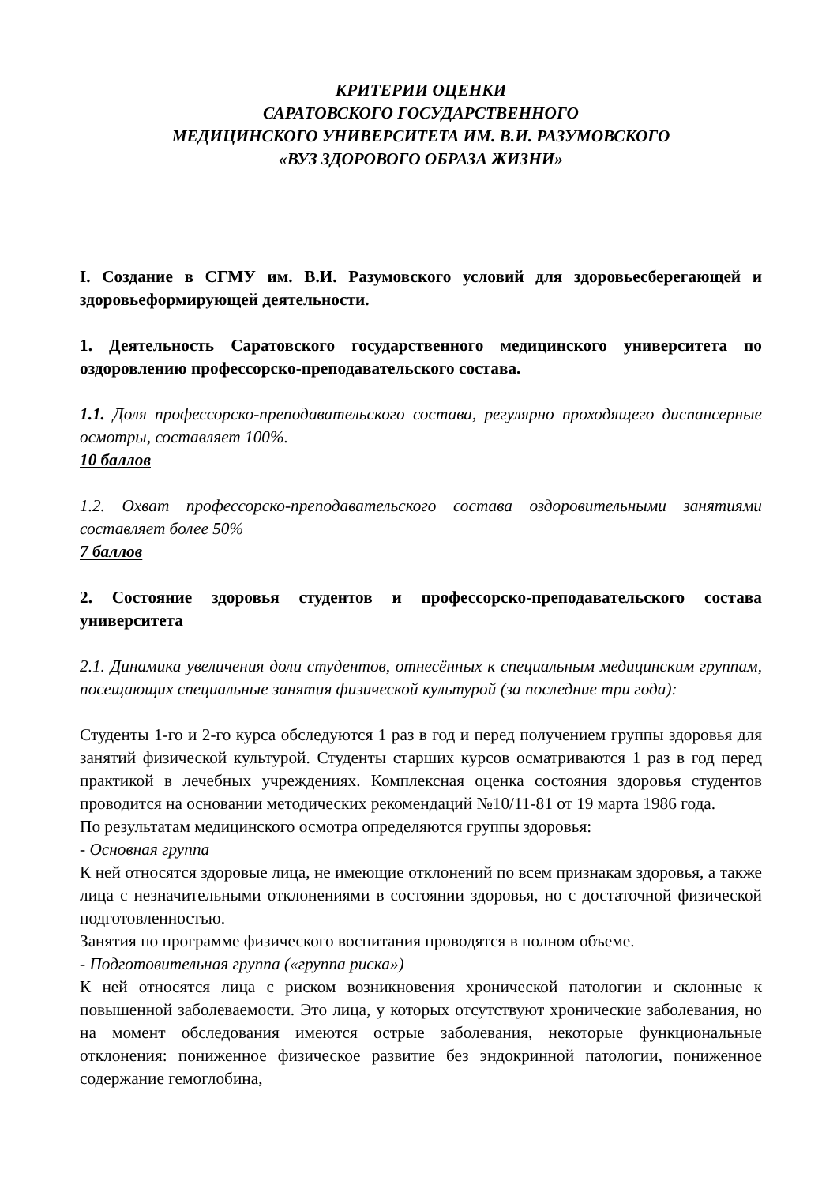КРИТЕРИИ ОЦЕНКИ
САРАТОВСКОГО ГОСУДАРСТВЕННОГО
МЕДИЦИНСКОГО УНИВЕРСИТЕТА ИМ. В.И. РАЗУМОВСКОГО
«ВУЗ ЗДОРОВОГО ОБРАЗА ЖИЗНИ»
I. Создание в СГМУ им. В.И. Разумовского условий для здоровьесберегающей и здоровьеформирующей деятельности.
1. Деятельность Саратовского государственного медицинского университета по оздоровлению профессорско-преподавательского состава.
1.1. Доля профессорско-преподавательского состава, регулярно проходящего диспансерные осмотры, составляет 100%.
10 баллов
1.2. Охват профессорско-преподавательского состава оздоровительными занятиями составляет более 50%
7 баллов
2. Состояние здоровья студентов и профессорско-преподавательского состава университета
2.1. Динамика увеличения доли студентов, отнесённых к специальным медицинским группам, посещающих специальные занятия физической культурой (за последние три года):
Студенты 1-го и 2-го курса обследуются 1 раз в год и перед получением группы здоровья для занятий физической культурой. Студенты старших курсов осматриваются 1 раз в год перед практикой в лечебных учреждениях. Комплексная оценка состояния здоровья студентов проводится на основании методических рекомендаций №10/11-81 от 19 марта 1986 года.
По результатам медицинского осмотра определяются группы здоровья:
- Основная группа
К ней относятся здоровые лица, не имеющие отклонений по всем признакам здоровья, а также лица с незначительными отклонениями в состоянии здоровья, но с достаточной физической подготовленностью.
Занятия по программе физического воспитания проводятся в полном объеме.
- Подготовительная группа («группа риска»)
К ней относятся лица с риском возникновения хронической патологии и склонные к повышенной заболеваемости. Это лица, у которых отсутствуют хронические заболевания, но на момент обследования имеются острые заболевания, некоторые функциональные отклонения: пониженное физическое развитие без эндокринной патологии, пониженное содержание гемоглобина,